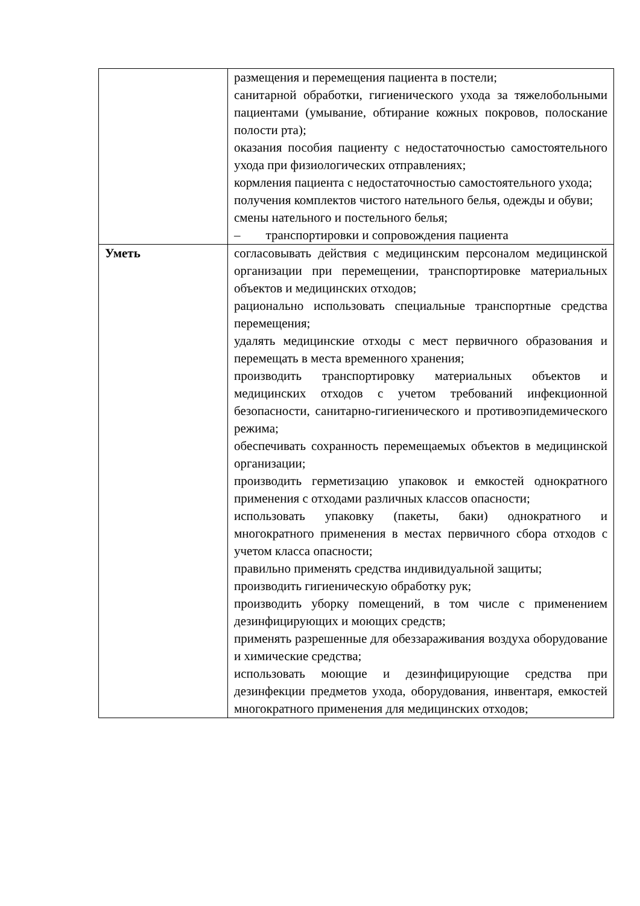| | размещения и перемещения пациента в постели; санитарной обработки, гигиенического ухода за тяжелобольными пациентами (умывание, обтирание кожных покровов, полоскание полости рта); оказания пособия пациенту с недостаточностью самостоятельного ухода при физиологических отправлениях; кормления пациента с недостаточностью самостоятельного ухода; получения комплектов чистого нательного белья, одежды и обуви; смены нательного и постельного белья; – транспортировки и сопровождения пациента |
| Уметь | согласовывать действия с медицинским персоналом медицинской организации при перемещении, транспортировке материальных объектов и медицинских отходов; рационально использовать специальные транспортные средства перемещения; удалять медицинские отходы с мест первичного образования и перемещать в места временного хранения; производить транспортировку материальных объектов и медицинских отходов с учетом требований инфекционной безопасности, санитарно-гигиенического и противоэпидемического режима; обеспечивать сохранность перемещаемых объектов в медицинской организации; производить герметизацию упаковок и емкостей однократного применения с отходами различных классов опасности; использовать упаковку (пакеты, баки) однократного и многократного применения в местах первичного сбора отходов с учетом класса опасности; правильно применять средства индивидуальной защиты; производить гигиеническую обработку рук; производить уборку помещений, в том числе с применением дезинфицирующих и моющих средств; применять разрешенные для обеззараживания воздуха оборудование и химические средства; использовать моющие и дезинфицирующие средства при дезинфекции предметов ухода, оборудования, инвентаря, емкостей многократного применения для медицинских отходов; |